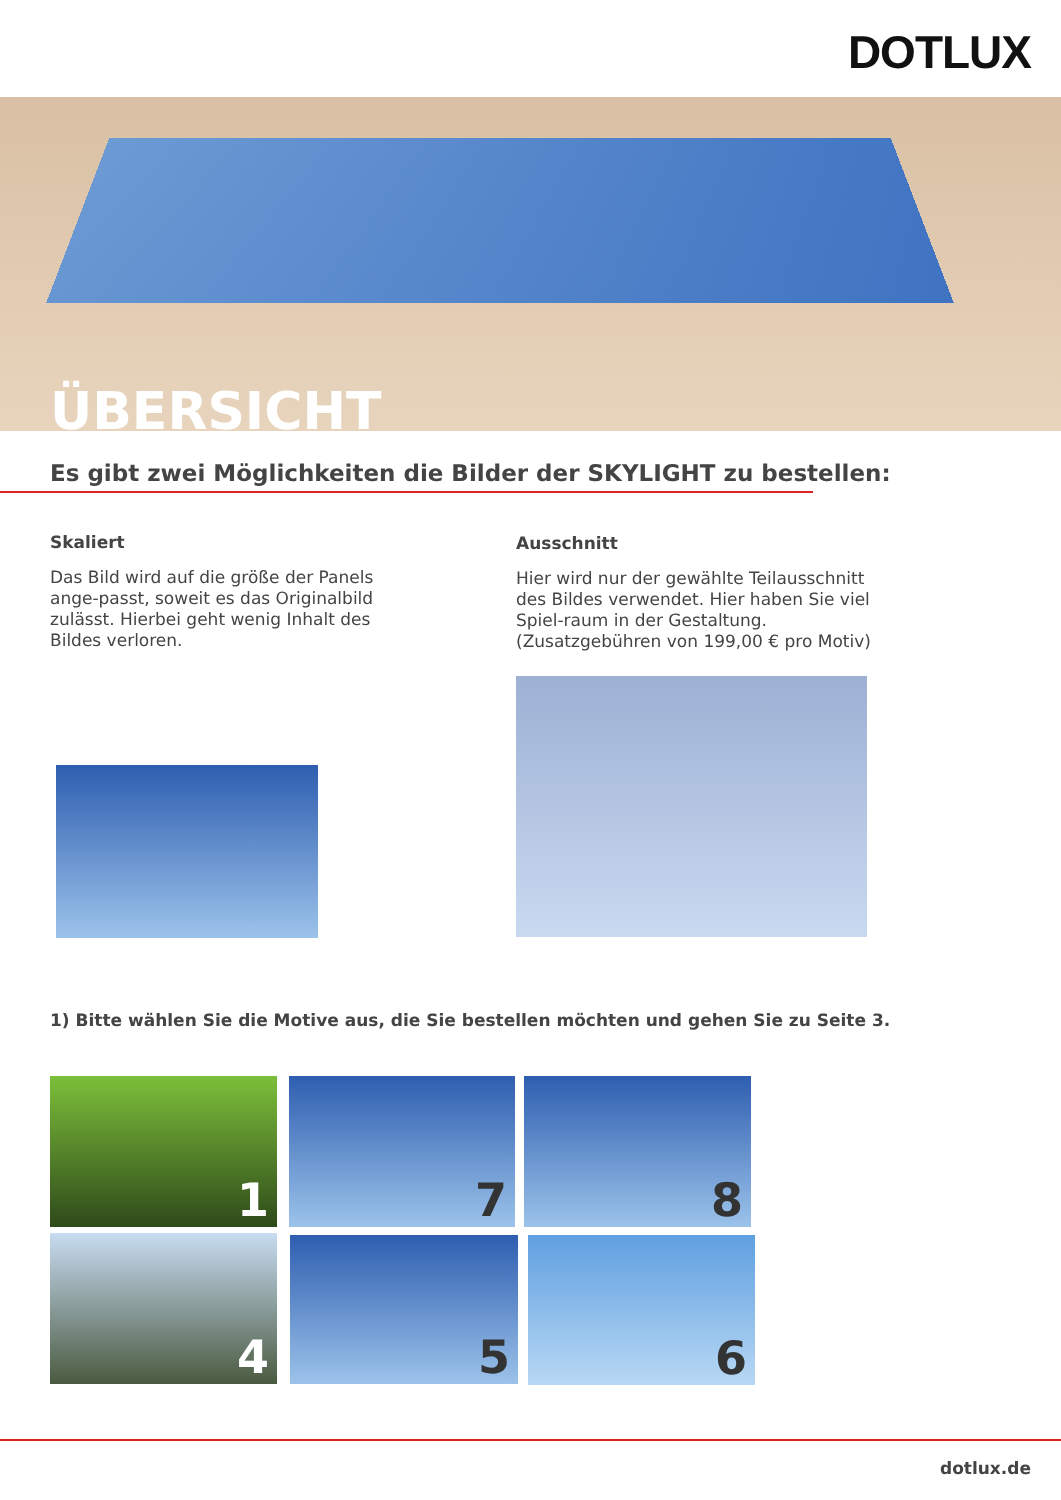DOTLUX
ÜBERSICHT
Es gibt zwei Möglichkeiten die Bilder der SKYLIGHT zu bestellen:
Skaliert
Das Bild wird auf die größe der Panels ange-passt, soweit es das Originalbild zulässt. Hierbei geht wenig Inhalt des Bildes verloren.
Ausschnitt
Hier wird nur der gewählte Teilausschnitt des Bildes verwendet. Hier haben Sie viel Spiel-raum in der Gestaltung. (Zusatzgebühren von 199,00 € pro Motiv)
1) Bitte wählen Sie die Motive aus, die Sie bestellen möchten und gehen Sie zu Seite 3.
1 7 8
4 5 6
dotlux.de